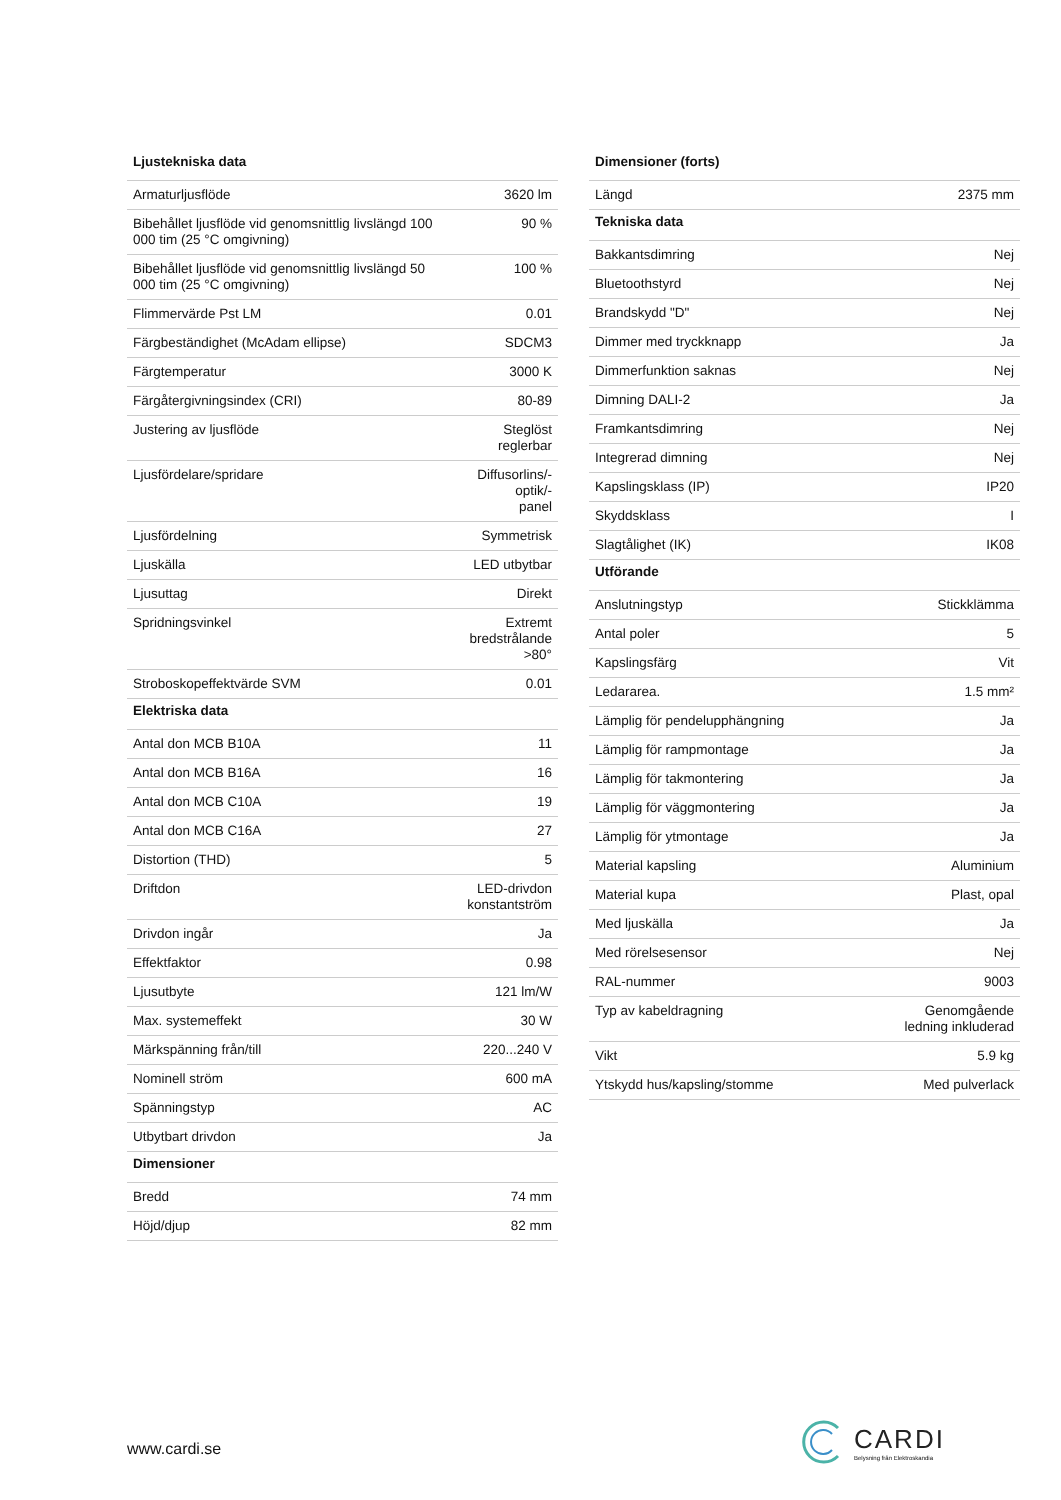| Ljustekniska data | |
| --- | --- |
| Armaturljusflöde | 3620 lm |
| Bibehållet ljusflöde vid genomsnittlig livslängd 100 000 tim (25 °C omgivning) | 90 % |
| Bibehållet ljusflöde vid genomsnittlig livslängd 50 000 tim (25 °C omgivning) | 100 % |
| Flimmervärde Pst LM | 0.01 |
| Färgbeständighet (McAdam ellipse) | SDCM3 |
| Färgtemperatur | 3000 K |
| Färgåtergivningsindex (CRI) | 80-89 |
| Justering av ljusflöde | Steglöst reglerbar |
| Ljusfördelare/spridare | Diffusorlins/-optik/- panel |
| Ljusfördelning | Symmetrisk |
| Ljuskälla | LED utbytbar |
| Ljusuttag | Direkt |
| Spridningsvinkel | Extremt bredstrålande >80° |
| Stroboskopeffektvärde SVM | 0.01 |
| Elektriska data | |
| Antal don MCB B10A | 11 |
| Antal don MCB B16A | 16 |
| Antal don MCB C10A | 19 |
| Antal don MCB C16A | 27 |
| Distortion (THD) | 5 |
| Driftdon | LED-drivdon konstantström |
| Drivdon ingår | Ja |
| Effektfaktor | 0.98 |
| Ljusutbyte | 121 lm/W |
| Max. systemeffekt | 30 W |
| Märkspänning från/till | 220...240 V |
| Nominell ström | 600 mA |
| Spänningstyp | AC |
| Utbytbart drivdon | Ja |
| Dimensioner | |
| Bredd | 74 mm |
| Höjd/djup | 82 mm |
| Dimensioner (forts) | |
| --- | --- |
| Längd | 2375 mm |
| Tekniska data | |
| Bakkantsdimring | Nej |
| Bluetoothstyrd | Nej |
| Brandskydd "D" | Nej |
| Dimmer med tryckknapp | Ja |
| Dimmerfunktion saknas | Nej |
| Dimning DALI-2 | Ja |
| Framkantsdimring | Nej |
| Integrerad dimning | Nej |
| Kapslingsklass (IP) | IP20 |
| Skyddsklass | I |
| Slagtålighet (IK) | IK08 |
| Utförande | |
| Anslutningstyp | Stickklämma |
| Antal poler | 5 |
| Kapslingsfärg | Vit |
| Ledararea. | 1.5 mm² |
| Lämplig för pendelupphängning | Ja |
| Lämplig för rampmontage | Ja |
| Lämplig för takmontering | Ja |
| Lämplig för väggmontering | Ja |
| Lämplig för ytmontage | Ja |
| Material kapsling | Aluminium |
| Material kupa | Plast, opal |
| Med ljuskälla | Ja |
| Med rörelsesensor | Nej |
| RAL-nummer | 9003 |
| Typ av kabeldragning | Genomgående ledning inkluderad |
| Vikt | 5.9 kg |
| Ytskydd hus/kapsling/stomme | Med pulverlack |
www.cardi.se
CARDI
Belysning från Elektroskandia